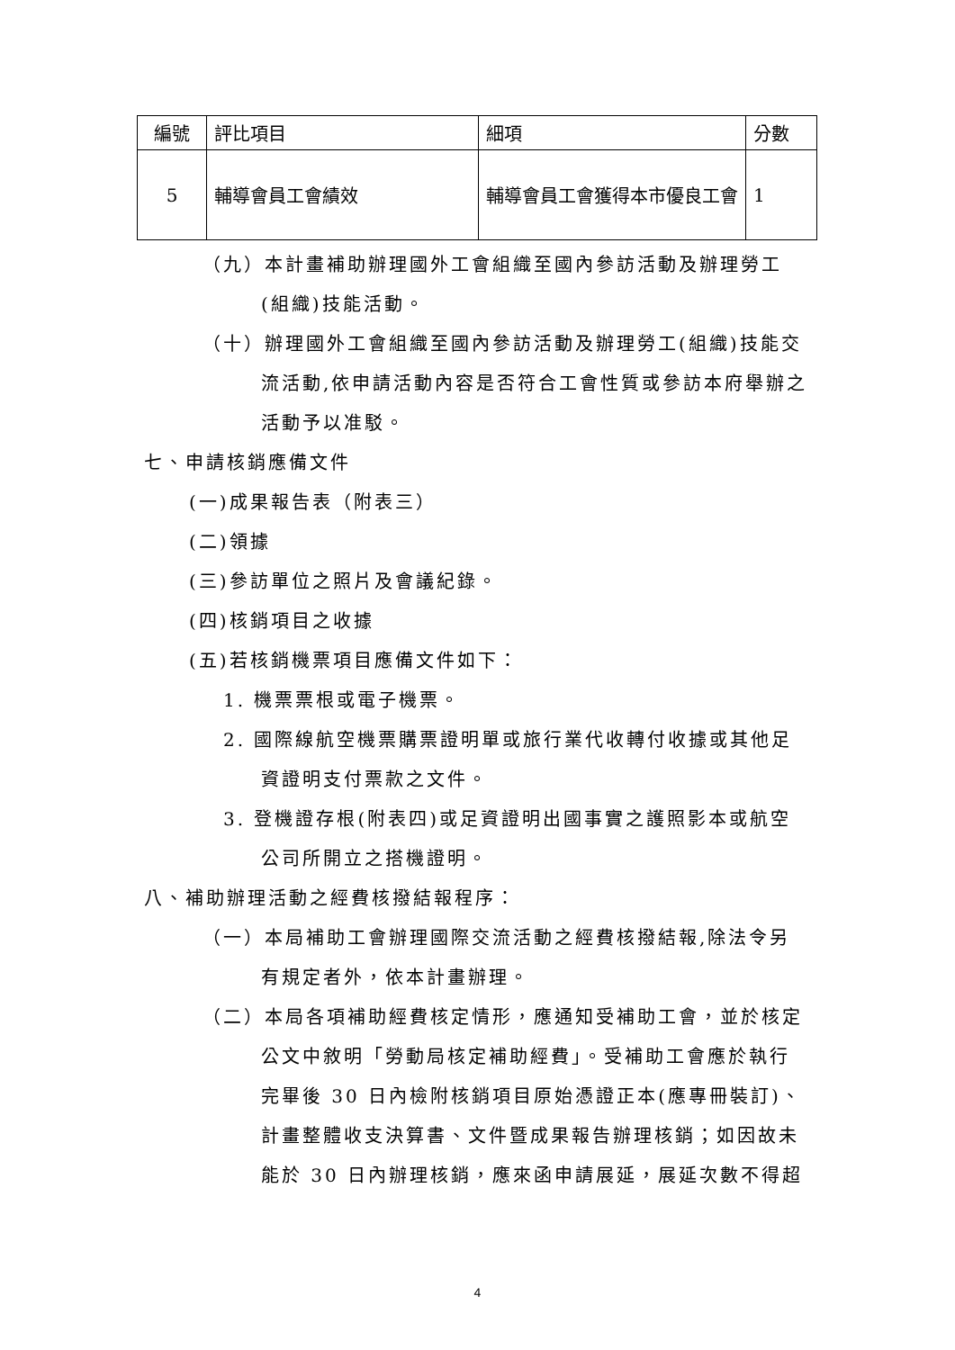| 編號 | 評比項目 | 細項 | 分數 |
| --- | --- | --- | --- |
| 5 | 輔導會員工會績效 | 輔導會員工會獲得本市優良工會 | 1 |
（九）本計畫補助辦理國外工會組織至國內參訪活動及辦理勞工(組織)技能活動。
（十）辦理國外工會組織至國內參訪活動及辦理勞工(組織)技能交流活動,依申請活動內容是否符合工會性質或參訪本府舉辦之活動予以准駁。
七、申請核銷應備文件
(一)成果報告表（附表三）
(二)領據
(三)參訪單位之照片及會議紀錄。
(四)核銷項目之收據
(五)若核銷機票項目應備文件如下：
1. 機票票根或電子機票。
2. 國際線航空機票購票證明單或旅行業代收轉付收據或其他足資證明支付票款之文件。
3. 登機證存根(附表四)或足資證明出國事實之護照影本或航空公司所開立之搭機證明。
八、補助辦理活動之經費核撥結報程序：
（一）本局補助工會辦理國際交流活動之經費核撥結報,除法令另有規定者外，依本計畫辦理。
（二）本局各項補助經費核定情形，應通知受補助工會，並於核定公文中敘明「勞動局核定補助經費」。受補助工會應於執行完畢後 30 日內檢附核銷項目原始憑證正本(應專冊裝訂)、計畫整體收支決算書、文件暨成果報告辦理核銷；如因故未能於 30 日內辦理核銷，應來函申請展延，展延次數不得超
4